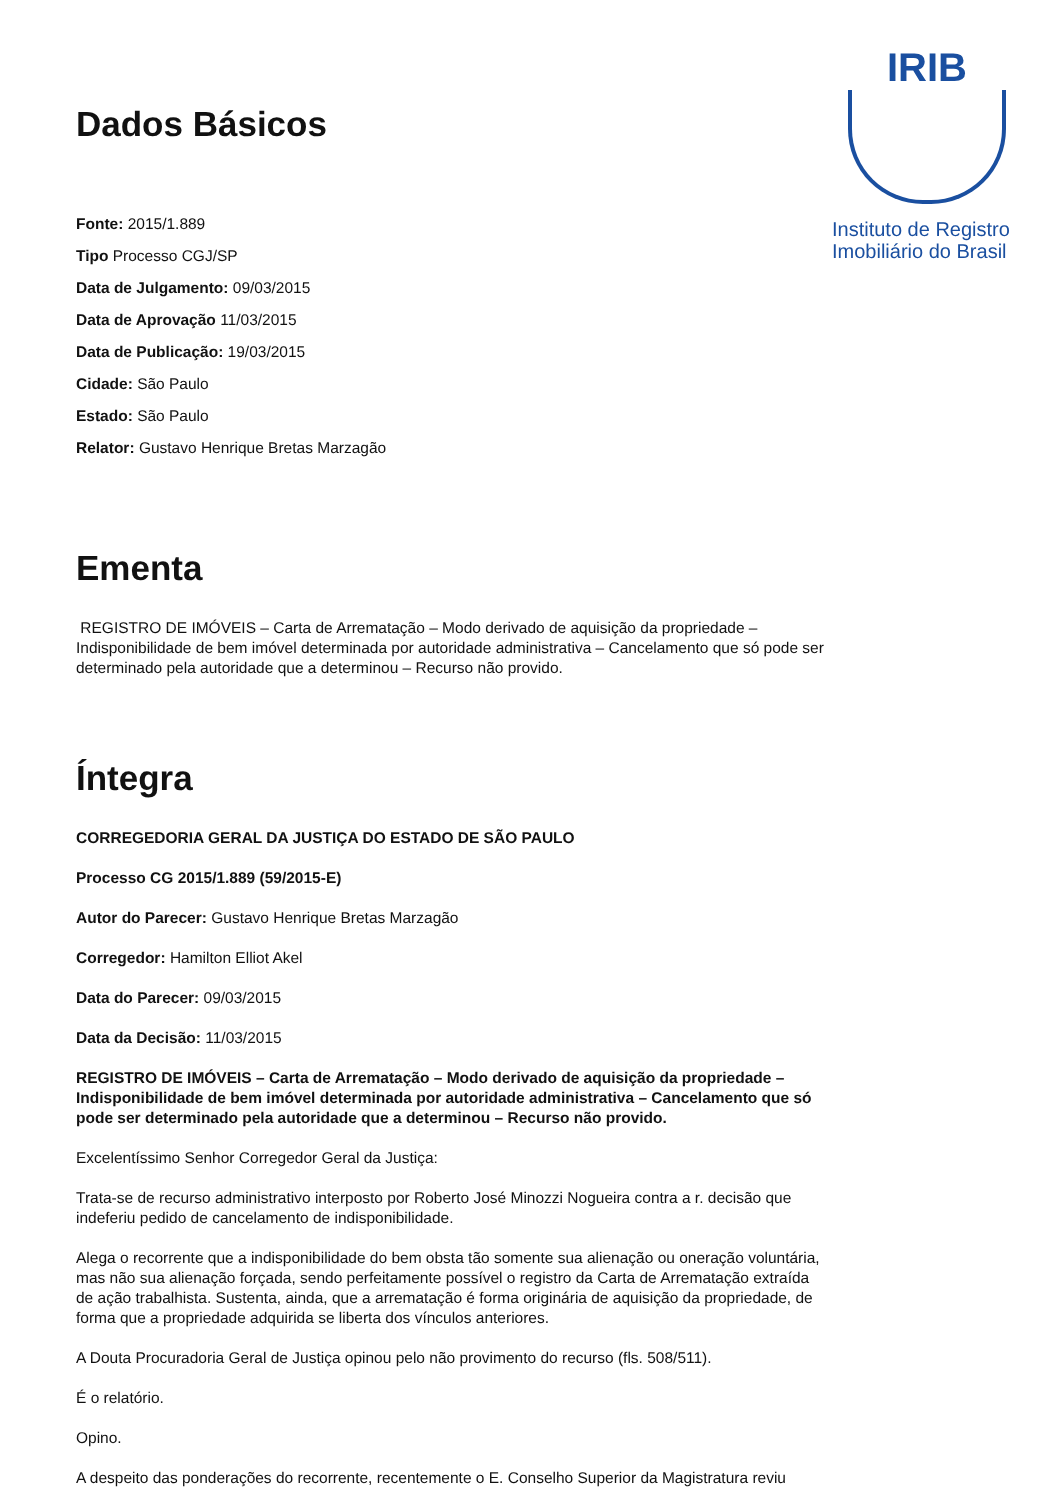IRIB
Instituto de Registro Imobiliário do Brasil
Dados Básicos
Fonte: 2015/1.889
Tipo Processo CGJ/SP
Data de Julgamento: 09/03/2015
Data de Aprovação 11/03/2015
Data de Publicação: 19/03/2015
Cidade: São Paulo
Estado: São Paulo
Relator: Gustavo Henrique Bretas Marzagão
Ementa
REGISTRO DE IMÓVEIS – Carta de Arrematação – Modo derivado de aquisição da propriedade – Indisponibilidade de bem imóvel determinada por autoridade administrativa – Cancelamento que só pode ser determinado pela autoridade que a determinou – Recurso não provido.
Íntegra
CORREGEDORIA GERAL DA JUSTIÇA DO ESTADO DE SÃO PAULO
Processo CG 2015/1.889 (59/2015-E)
Autor do Parecer: Gustavo Henrique Bretas Marzagão
Corregedor: Hamilton Elliot Akel
Data do Parecer: 09/03/2015
Data da Decisão: 11/03/2015
REGISTRO DE IMÓVEIS – Carta de Arrematação – Modo derivado de aquisição da propriedade – Indisponibilidade de bem imóvel determinada por autoridade administrativa – Cancelamento que só pode ser determinado pela autoridade que a determinou – Recurso não provido.
Excelentíssimo Senhor Corregedor Geral da Justiça:
Trata-se de recurso administrativo interposto por Roberto José Minozzi Nogueira contra a r. decisão que indeferiu pedido de cancelamento de indisponibilidade.
Alega o recorrente que a indisponibilidade do bem obsta tão somente sua alienação ou oneração voluntária, mas não sua alienação forçada, sendo perfeitamente possível o registro da Carta de Arrematação extraída de ação trabalhista. Sustenta, ainda, que a arrematação é forma originária de aquisição da propriedade, de forma que a propriedade adquirida se liberta dos vínculos anteriores.
A Douta Procuradoria Geral de Justiça opinou pelo não provimento do recurso (fls. 508/511).
É o relatório.
Opino.
A despeito das ponderações do recorrente, recentemente o E. Conselho Superior da Magistratura reviu